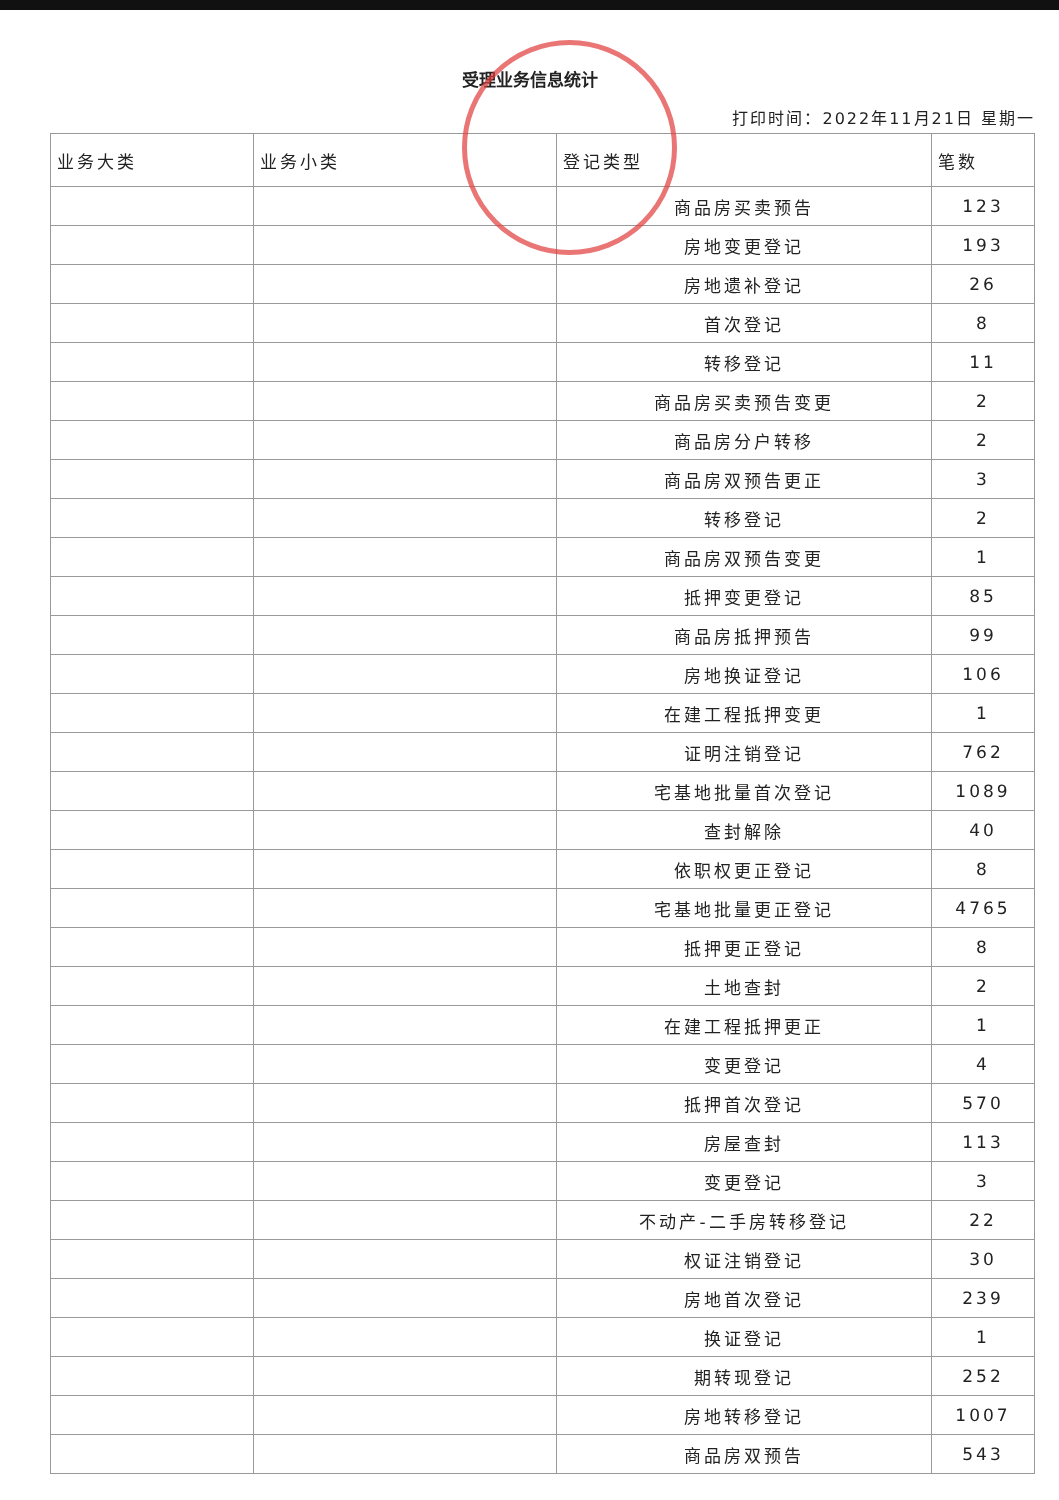受理业务信息统计
打印时间：2022年11月21日 星期一
| 业务大类 | 业务小类 | 登记类型 | 笔数 |
| --- | --- | --- | --- |
| | | 商品房买卖预告 | 123 |
| | | 房地变更登记 | 193 |
| | | 房地遗补登记 | 26 |
| | | 首次登记 | 8 |
| | | 转移登记 | 11 |
| | | 商品房买卖预告变更 | 2 |
| | | 商品房分户转移 | 2 |
| | | 商品房双预告更正 | 3 |
| | | 转移登记 | 2 |
| | | 商品房双预告变更 | 1 |
| | | 抵押变更登记 | 85 |
| | | 商品房抵押预告 | 99 |
| | | 房地换证登记 | 106 |
| | | 在建工程抵押变更 | 1 |
| | | 证明注销登记 | 762 |
| | | 宅基地批量首次登记 | 1089 |
| | | 查封解除 | 40 |
| | | 依职权更正登记 | 8 |
| | | 宅基地批量更正登记 | 4765 |
| | | 抵押更正登记 | 8 |
| | | 土地查封 | 2 |
| | | 在建工程抵押更正 | 1 |
| | | 变更登记 | 4 |
| | | 抵押首次登记 | 570 |
| | | 房屋查封 | 113 |
| | | 变更登记 | 3 |
| | | 不动产-二手房转移登记 | 22 |
| | | 权证注销登记 | 30 |
| | | 房地首次登记 | 239 |
| | | 换证登记 | 1 |
| | | 期转现登记 | 252 |
| | | 房地转移登记 | 1007 |
| | | 商品房双预告 | 543 |